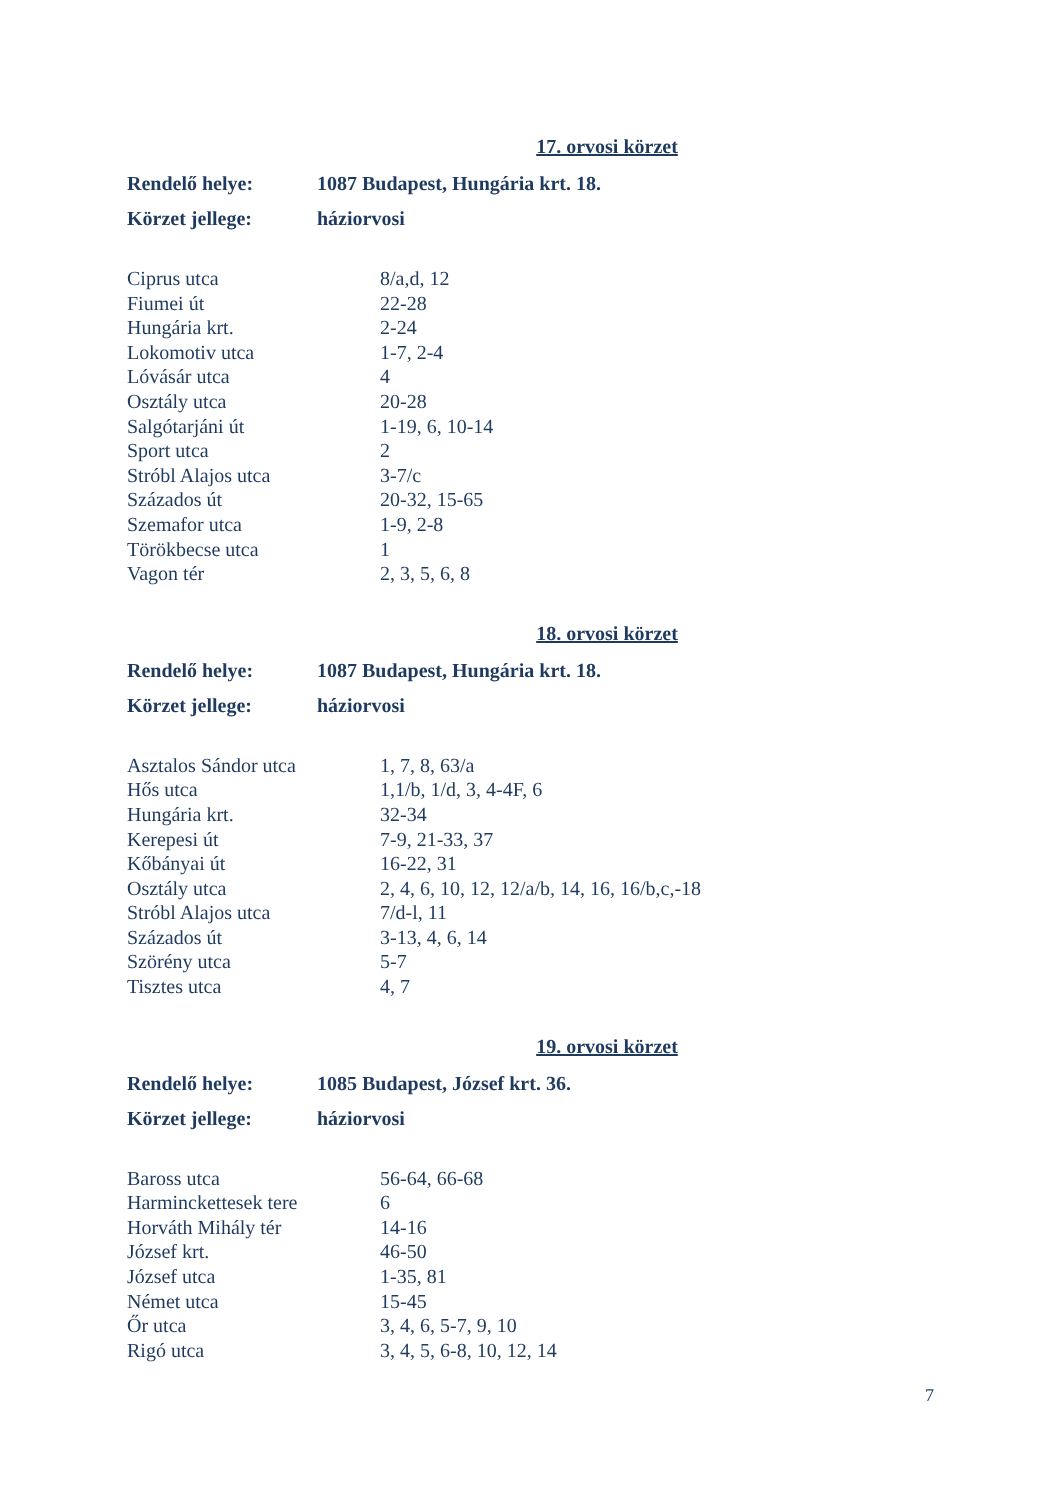17. orvosi körzet
| Rendelő helye: | 1087 Budapest, Hungária krt. 18. |
| Körzet jellege: | háziorvosi |
| Ciprus utca | 8/a,d, 12 |
| Fiumei út | 22-28 |
| Hungária krt. | 2-24 |
| Lokomotiv utca | 1-7, 2-4 |
| Lóvásár utca | 4 |
| Osztály utca | 20-28 |
| Salgótarjáni út | 1-19, 6, 10-14 |
| Sport utca | 2 |
| Stróbl Alajos utca | 3-7/c |
| Százados út | 20-32, 15-65 |
| Szemafor utca | 1-9, 2-8 |
| Törökbecse utca | 1 |
| Vagon tér | 2, 3, 5, 6, 8 |
18. orvosi körzet
| Rendelő helye: | 1087 Budapest, Hungária krt. 18. |
| Körzet jellege: | háziorvosi |
| Asztalos Sándor utca | 1, 7, 8, 63/a |
| Hős utca | 1,1/b, 1/d, 3, 4-4F, 6 |
| Hungária krt. | 32-34 |
| Kerepesi út | 7-9, 21-33, 37 |
| Kőbányai út | 16-22, 31 |
| Osztály utca | 2, 4, 6, 10, 12, 12/a/b, 14, 16, 16/b,c,-18 |
| Stróbl Alajos utca | 7/d-l, 11 |
| Százados út | 3-13, 4, 6, 14 |
| Szörény utca | 5-7 |
| Tisztes utca | 4, 7 |
19. orvosi körzet
| Rendelő helye: | 1085 Budapest, József krt. 36. |
| Körzet jellege: | háziorvosi |
| Baross utca | 56-64, 66-68 |
| Harminckettesek tere | 6 |
| Horváth Mihály tér | 14-16 |
| József krt. | 46-50 |
| József utca | 1-35, 81 |
| Német utca | 15-45 |
| Őr utca | 3, 4, 6, 5-7, 9, 10 |
| Rigó utca | 3, 4, 5, 6-8, 10, 12, 14 |
7